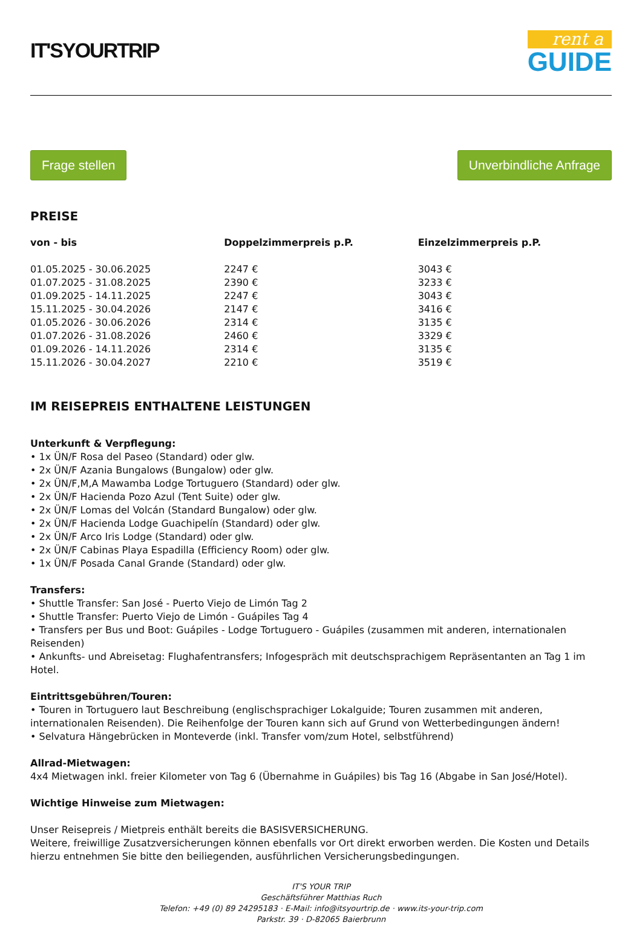IT'SYOURTRIP
rent a
GUIDE
Frage stellen Unverbindliche Anfrage
PREISE
| von - bis | Doppelzimmerpreis p.P. | Einzelzimmerpreis p.P. |
| --- | --- | --- |
| 01.05.2025 - 30.06.2025 | 2247 € | 3043 € |
| 01.07.2025 - 31.08.2025 | 2390 € | 3233 € |
| 01.09.2025 - 14.11.2025 | 2247 € | 3043 € |
| 15.11.2025 - 30.04.2026 | 2147 € | 3416 € |
| 01.05.2026 - 30.06.2026 | 2314 € | 3135 € |
| 01.07.2026 - 31.08.2026 | 2460 € | 3329 € |
| 01.09.2026 - 14.11.2026 | 2314 € | 3135 € |
| 15.11.2026 - 30.04.2027 | 2210 € | 3519 € |
IM REISEPREIS ENTHALTENE LEISTUNGEN
Unterkunft & Verpflegung:
• 1x ÜN/F Rosa del Paseo (Standard) oder glw.
• 2x ÜN/F Azania Bungalows (Bungalow) oder glw.
• 2x ÜN/F,M,A Mawamba Lodge Tortuguero (Standard) oder glw.
• 2x ÜN/F Hacienda Pozo Azul (Tent Suite) oder glw.
• 2x ÜN/F Lomas del Volcán (Standard Bungalow) oder glw.
• 2x ÜN/F Hacienda Lodge Guachipelín (Standard) oder glw.
• 2x ÜN/F Arco Iris Lodge (Standard) oder glw.
• 2x ÜN/F Cabinas Playa Espadilla (Efficiency Room) oder glw.
• 1x ÜN/F Posada Canal Grande (Standard) oder glw.
Transfers:
• Shuttle Transfer: San José - Puerto Viejo de Limón Tag 2
• Shuttle Transfer: Puerto Viejo de Limón - Guápiles Tag 4
• Transfers per Bus und Boot: Guápiles - Lodge Tortuguero - Guápiles (zusammen mit anderen, internationalen Reisenden)
• Ankunfts- und Abreisetag: Flughafentransfers; Infogespräch mit deutschsprachigem Repräsentanten an Tag 1 im Hotel.
Eintrittsgebühren/Touren:
• Touren in Tortuguero laut Beschreibung (englischsprachiger Lokalguide; Touren zusammen mit anderen, internationalen Reisenden). Die Reihenfolge der Touren kann sich auf Grund von Wetterbedingungen ändern!
• Selvatura Hängebrücken in Monteverde (inkl. Transfer vom/zum Hotel, selbstführend)
Allrad-Mietwagen:
4x4 Mietwagen inkl. freier Kilometer von Tag 6 (Übernahme in Guápiles) bis Tag 16 (Abgabe in San José/Hotel).
Wichtige Hinweise zum Mietwagen:
Unser Reisepreis / Mietpreis enthält bereits die BASISVERSICHERUNG.
Weitere, freiwillige Zusatzversicherungen können ebenfalls vor Ort direkt erworben werden. Die Kosten und Details hierzu entnehmen Sie bitte den beiliegenden, ausführlichen Versicherungsbedingungen.
IT'S YOUR TRIP
Geschäftsführer Matthias Ruch
Telefon: +49 (0) 89 24295183 · E-Mail: info@itsyourtrip.de · www.its-your-trip.com
Parkstr. 39 · D-82065 Baierbrunn